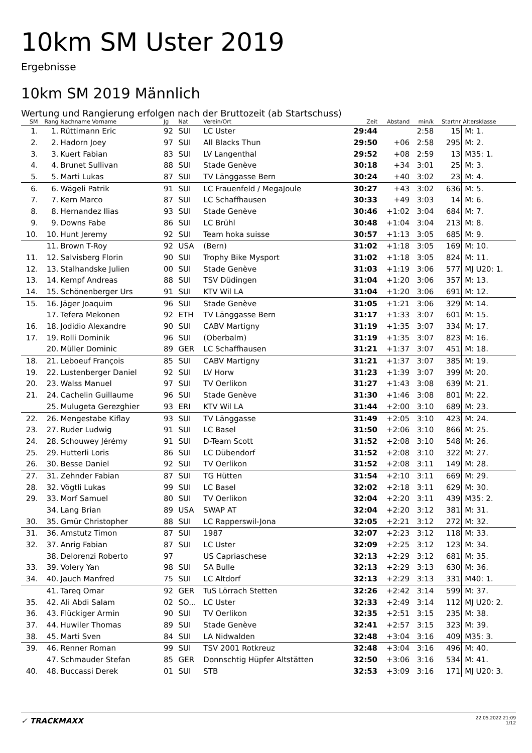10km SM Uster 2019
Ergebnisse
10km SM 2019 Männlich
Wertung und Rangierung erfolgen nach der Bruttozeit (ab Startschuss)
| SM | Rang | Nachname Vorname | Jg | Nat | Verein/Ort | Zeit | Abstand | min/k | Startnr | Altersklasse |
| --- | --- | --- | --- | --- | --- | --- | --- | --- | --- | --- |
| 1. | 1. | Rüttimann Eric | 92 | SUI | LC Uster | 29:44 | | 2:58 | 15 | M: 1. |
| 2. | 2. | Hadorn Joey | 97 | SUI | All Blacks Thun | 29:50 | +06 | 2:58 | 295 | M: 2. |
| 3. | 3. | Kuert Fabian | 83 | SUI | LV Langenthal | 29:52 | +08 | 2:59 | 13 | M35: 1. |
| 4. | 4. | Brunet Sullivan | 88 | SUI | Stade Genève | 30:18 | +34 | 3:01 | 25 | M: 3. |
| 5. | 5. | Marti Lukas | 87 | SUI | TV Länggasse Bern | 30:24 | +40 | 3:02 | 23 | M: 4. |
| 6. | 6. | Wägeli Patrik | 91 | SUI | LC Frauenfeld / MegaJoule | 30:27 | +43 | 3:02 | 636 | M: 5. |
| 7. | 7. | Kern Marco | 87 | SUI | LC Schaffhausen | 30:33 | +49 | 3:03 | 14 | M: 6. |
| 8. | 8. | Hernandez Ilias | 93 | SUI | Stade Genève | 30:46 | +1:02 | 3:04 | 684 | M: 7. |
| 9. | 9. | Downs Fabe | 86 | SUI | LC Brühl | 30:48 | +1:04 | 3:04 | 213 | M: 8. |
| 10. | 10. | Hunt Jeremy | 92 | SUI | Team hoka suisse | 30:57 | +1:13 | 3:05 | 685 | M: 9. |
| | 11. | Brown T-Roy | 92 | USA | (Bern) | 31:02 | +1:18 | 3:05 | 169 | M: 10. |
| 11. | 12. | Salvisberg Florin | 90 | SUI | Trophy Bike Mysport | 31:02 | +1:18 | 3:05 | 824 | M: 11. |
| 12. | 13. | Stalhandske Julien | 00 | SUI | Stade Genève | 31:03 | +1:19 | 3:06 | 577 | MJ U20: 1. |
| 13. | 14. | Kempf Andreas | 88 | SUI | TSV Düdingen | 31:04 | +1:20 | 3:06 | 357 | M: 13. |
| 14. | 15. | Schönenberger Urs | 91 | SUI | KTV Wil LA | 31:04 | +1:20 | 3:06 | 691 | M: 12. |
| 15. | 16. | Jäger Joaquim | 96 | SUI | Stade Genève | 31:05 | +1:21 | 3:06 | 329 | M: 14. |
| | 17. | Tefera Mekonen | 92 | ETH | TV Länggasse Bern | 31:17 | +1:33 | 3:07 | 601 | M: 15. |
| 16. | 18. | Jodidio Alexandre | 90 | SUI | CABV Martigny | 31:19 | +1:35 | 3:07 | 334 | M: 17. |
| 17. | 19. | Rolli Dominik | 96 | SUI | (Oberbalm) | 31:19 | +1:35 | 3:07 | 823 | M: 16. |
| | 20. | Müller Dominic | 89 | GER | LC Schaffhausen | 31:21 | +1:37 | 3:07 | 451 | M: 18. |
| 18. | 21. | Leboeuf François | 85 | SUI | CABV Martigny | 31:21 | +1:37 | 3:07 | 385 | M: 19. |
| 19. | 22. | Lustenberger Daniel | 92 | SUI | LV Horw | 31:23 | +1:39 | 3:07 | 399 | M: 20. |
| 20. | 23. | Walss Manuel | 97 | SUI | TV Oerlikon | 31:27 | +1:43 | 3:08 | 639 | M: 21. |
| 21. | 24. | Cachelin Guillaume | 96 | SUI | Stade Genève | 31:30 | +1:46 | 3:08 | 801 | M: 22. |
| | 25. | Mulugeta Gerezghier | 93 | ERI | KTV Wil LA | 31:44 | +2:00 | 3:10 | 689 | M: 23. |
| 22. | 26. | Mengestabe Kiflay | 93 | SUI | TV Länggasse | 31:49 | +2:05 | 3:10 | 423 | M: 24. |
| 23. | 27. | Ruder Ludwig | 91 | SUI | LC Basel | 31:50 | +2:06 | 3:10 | 866 | M: 25. |
| 24. | 28. | Schouwey Jérémy | 91 | SUI | D-Team Scott | 31:52 | +2:08 | 3:10 | 548 | M: 26. |
| 25. | 29. | Hutterli Loris | 86 | SUI | LC Dübendorf | 31:52 | +2:08 | 3:10 | 322 | M: 27. |
| 26. | 30. | Besse Daniel | 92 | SUI | TV Oerlikon | 31:52 | +2:08 | 3:11 | 149 | M: 28. |
| 27. | 31. | Zehnder Fabian | 87 | SUI | TG Hütten | 31:54 | +2:10 | 3:11 | 669 | M: 29. |
| 28. | 32. | Vögtli Lukas | 99 | SUI | LC Basel | 32:02 | +2:18 | 3:11 | 629 | M: 30. |
| 29. | 33. | Morf Samuel | 80 | SUI | TV Oerlikon | 32:04 | +2:20 | 3:11 | 439 | M35: 2. |
| | 34. | Lang Brian | 89 | USA | SWAP AT | 32:04 | +2:20 | 3:12 | 381 | M: 31. |
| 30. | 35. | Gmür Christopher | 88 | SUI | LC Rapperswil-Jona | 32:05 | +2:21 | 3:12 | 272 | M: 32. |
| 31. | 36. | Amstutz Timon | 87 | SUI | 1987 | 32:07 | +2:23 | 3:12 | 118 | M: 33. |
| 32. | 37. | Anrig Fabian | 87 | SUI | LC Uster | 32:09 | +2:25 | 3:12 | 123 | M: 34. |
| | 38. | Delorenzi Roberto | 97 | | US Capriaschese | 32:13 | +2:29 | 3:12 | 681 | M: 35. |
| 33. | 39. | Volery Yan | 98 | SUI | SA Bulle | 32:13 | +2:29 | 3:13 | 630 | M: 36. |
| 34. | 40. | Jauch Manfred | 75 | SUI | LC Altdorf | 32:13 | +2:29 | 3:13 | 331 | M40: 1. |
| | 41. | Tareq Omar | 92 | GER | TuS Lörrach Stetten | 32:26 | +2:42 | 3:14 | 599 | M: 37. |
| 35. | 42. | Ali Abdi Salam | 02 | SO... | LC Uster | 32:33 | +2:49 | 3:14 | 112 | MJ U20: 2. |
| 36. | 43. | Flückiger Armin | 90 | SUI | TV Oerlikon | 32:35 | +2:51 | 3:15 | 235 | M: 38. |
| 37. | 44. | Huwiler Thomas | 89 | SUI | Stade Genève | 32:41 | +2:57 | 3:15 | 323 | M: 39. |
| 38. | 45. | Marti Sven | 84 | SUI | LA Nidwalden | 32:48 | +3:04 | 3:16 | 409 | M35: 3. |
| 39. | 46. | Renner Roman | 99 | SUI | TSV 2001 Rotkreuz | 32:48 | +3:04 | 3:16 | 496 | M: 40. |
| | 47. | Schmauder Stefan | 85 | GER | Donnschtig Hüpfer Altstätten | 32:50 | +3:06 | 3:16 | 534 | M: 41. |
| 40. | 48. | Buccassi Derek | 01 | SUI | STB | 32:53 | +3:09 | 3:16 | 171 | MJ U20: 3. |
✓ TRACKMAXX
22.05.2022 21:09
1/12